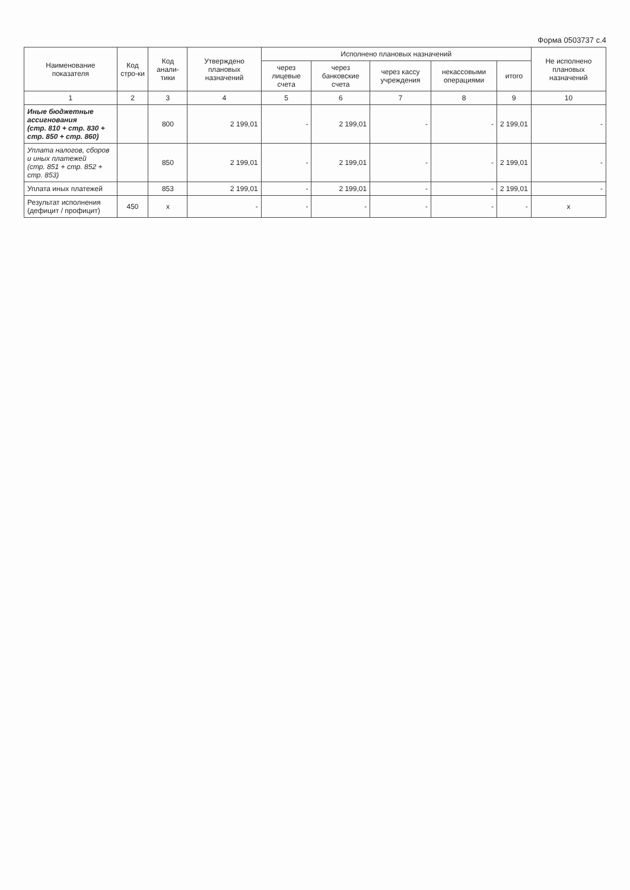Форма 0503737 с.4
| Наименование показателя | Код стро-ки | Код анали-тики | Утверждено плановых назначений | Исполнено плановых назначений | | | | | Не исполнено плановых назначений |
| --- | --- | --- | --- | --- | --- | --- | --- | --- | --- |
| | | | | через лицевые счета | через банковские счета | через кассу учреждения | некассовыми операциями | итого | |
| 1 | 2 | 3 | 4 | 5 | 6 | 7 | 8 | 9 | 10 |
| Иные бюджетные ассигнования (стр. 810 + стр. 830 + стр. 850 + стр. 860) | | 800 | 2 199,01 | - | 2 199,01 | - | - | 2 199,01 | - |
| Уплата налогов, сборов и иных платежей (стр. 851 + стр. 852 + стр. 853) | | 850 | 2 199,01 | - | 2 199,01 | - | - | 2 199,01 | - |
| Уплата иных платежей | | 853 | 2 199,01 | - | 2 199,01 | - | - | 2 199,01 | - |
| Результат исполнения (дефицит / профицит) | 450 | x | - | - | - | - | - | - | x |